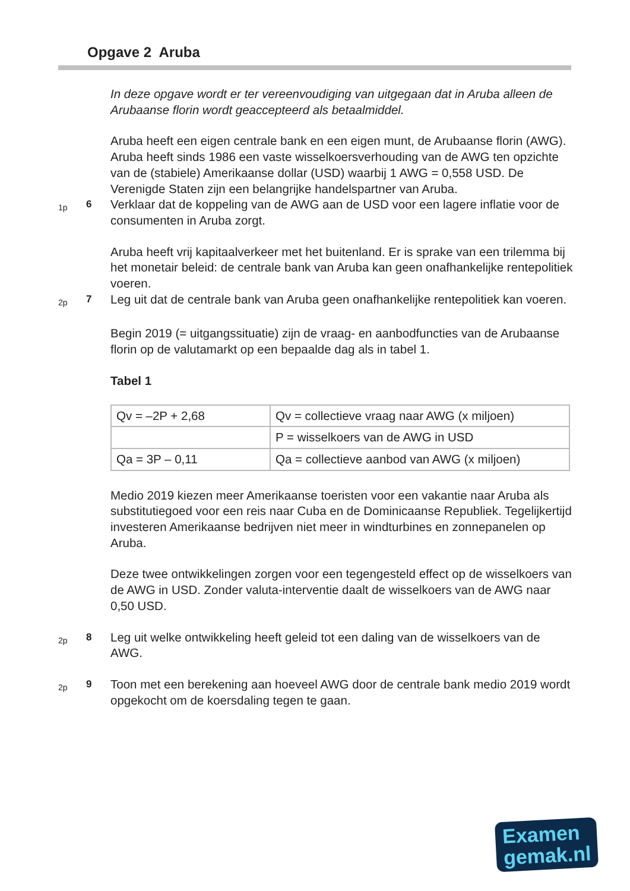Opgave 2 Aruba
In deze opgave wordt er ter vereenvoudiging van uitgegaan dat in Aruba alleen de Arubaanse florin wordt geaccepteerd als betaalmiddel.
Aruba heeft een eigen centrale bank en een eigen munt, de Arubaanse florin (AWG). Aruba heeft sinds 1986 een vaste wisselkoersverhouding van de AWG ten opzichte van de (stabiele) Amerikaanse dollar (USD) waarbij 1 AWG = 0,558 USD. De Verenigde Staten zijn een belangrijke handelspartner van Aruba.
1p
6
Verklaar dat de koppeling van de AWG aan de USD voor een lagere inflatie voor de consumenten in Aruba zorgt.
Aruba heeft vrij kapitaalverkeer met het buitenland. Er is sprake van een trilemma bij het monetair beleid: de centrale bank van Aruba kan geen onafhankelijke rentepolitiek voeren.
2p
7
Leg uit dat de centrale bank van Aruba geen onafhankelijke rentepolitiek kan voeren.
Begin 2019 (= uitgangssituatie) zijn de vraag- en aanbodfuncties van de Arubaanse florin op de valutamarkt op een bepaalde dag als in tabel 1.
Tabel 1
| Qv = –2P + 2,68 | Qv = collectieve vraag naar AWG (x miljoen) |
| | P = wisselkoers van de AWG in USD |
| Qa = 3P – 0,11 | Qa = collectieve aanbod van AWG (x miljoen) |
Medio 2019 kiezen meer Amerikaanse toeristen voor een vakantie naar Aruba als substitutiegoed voor een reis naar Cuba en de Dominicaanse Republiek. Tegelijkertijd investeren Amerikaanse bedrijven niet meer in windturbines en zonnepanelen op Aruba.
Deze twee ontwikkelingen zorgen voor een tegengesteld effect op de wisselkoers van de AWG in USD. Zonder valuta-interventie daalt de wisselkoers van de AWG naar 0,50 USD.
2p
8
Leg uit welke ontwikkeling heeft geleid tot een daling van de wisselkoers van de AWG.
2p
9
Toon met een berekening aan hoeveel AWG door de centrale bank medio 2019 wordt opgekocht om de koersdaling tegen te gaan.
Examen
gemak.nl